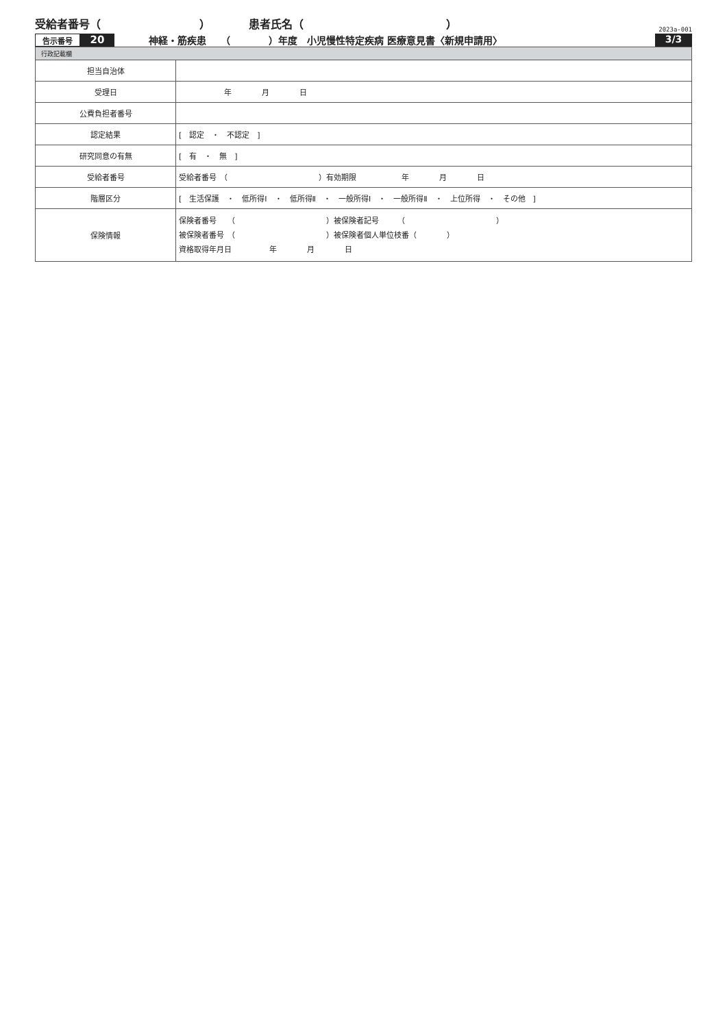受給者番号（　　　　　　　　　） 患者氏名（　　　　　　　　　　　　　）
2023a-001
告示番号 20 神経・筋疾患　　（　　　　）年度　小児慢性特定疾病 医療意見書〈新規申請用〉 3/3
| 行政記載欄 | |
| 担当自治体 | |
| 受理日 | 年 月 日 |
| 公費負担者番号 | |
| 認定結果 | [ 認定 ・ 不認定 ] |
| 研究同意の有無 | [ 有 ・ 無 ] |
| 受給者番号 | 受給者番号 （ ）有効期限 年 月 日 |
| 階層区分 | [ 生活保護 ・ 低所得Ⅰ ・ 低所得Ⅱ ・ 一般所得Ⅰ ・ 一般所得Ⅱ ・ 上位所得 ・ その他 ] |
| 保険情報 | 保険者番号 （ ）被保険者記号 （ ） 被保険者番号 （ ）被保険者個人単位枝番（ ） 資格取得年月日 年 月 日 |